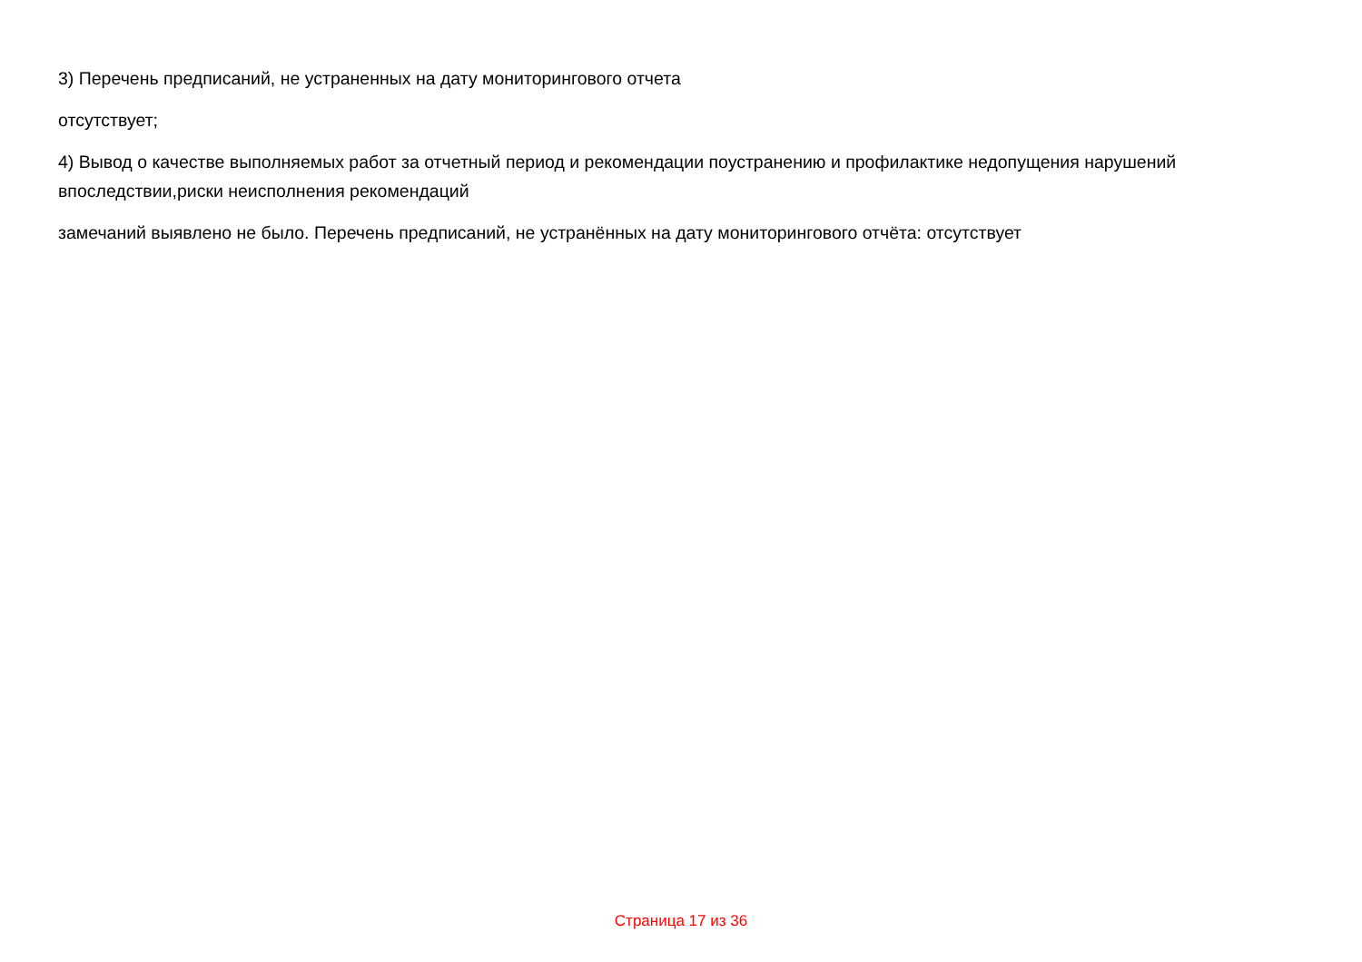3) Перечень предписаний, не устраненных на дату мониторингового отчета
отсутствует;
4) Вывод о качестве выполняемых работ за отчетный период и рекомендации поустранению и профилактике недопущения нарушений впоследствии,риски неисполнения рекомендаций
замечаний выявлено не было. Перечень предписаний, не устранённых на дату мониторингового отчёта: отсутствует
Страница 17 из 36